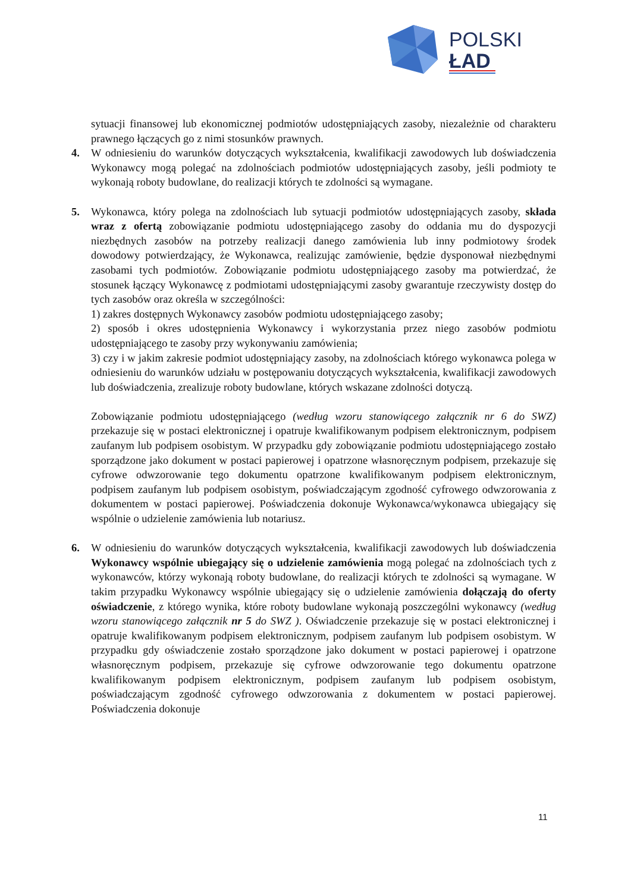POLSKI
ŁAD
sytuacji finansowej lub ekonomicznej podmiotów udostępniających zasoby, niezależnie od charakteru prawnego łączących go z nimi stosunków prawnych.
4. W odniesieniu do warunków dotyczących wykształcenia, kwalifikacji zawodowych lub doświadczenia Wykonawcy mogą polegać na zdolnościach podmiotów udostępniających zasoby, jeśli podmioty te wykonają roboty budowlane, do realizacji których te zdolności są wymagane.
5. Wykonawca, który polega na zdolnościach lub sytuacji podmiotów udostępniających zasoby, składa wraz z ofertą zobowiązanie podmiotu udostępniającego zasoby do oddania mu do dyspozycji niezbędnych zasobów na potrzeby realizacji danego zamówienia lub inny podmiotowy środek dowodowy potwierdzający, że Wykonawca, realizując zamówienie, będzie dysponował niezbędnymi zasobami tych podmiotów. Zobowiązanie podmiotu udostępniającego zasoby ma potwierdzać, że stosunek łączący Wykonawcę z podmiotami udostępniającymi zasoby gwarantuje rzeczywisty dostęp do tych zasobów oraz określa w szczególności:
1) zakres dostępnych Wykonawcy zasobów podmiotu udostępniającego zasoby;
2) sposób i okres udostępnienia Wykonawcy i wykorzystania przez niego zasobów podmiotu udostępniającego te zasoby przy wykonywaniu zamówienia;
3) czy i w jakim zakresie podmiot udostępniający zasoby, na zdolnościach którego wykonawca polega w odniesieniu do warunków udziału w postępowaniu dotyczących wykształcenia, kwalifikacji zawodowych lub doświadczenia, zrealizuje roboty budowlane, których wskazane zdolności dotyczą.
Zobowiązanie podmiotu udostępniającego (według wzoru stanowiącego załącznik nr 6 do SWZ) przekazuje się w postaci elektronicznej i opatruje kwalifikowanym podpisem elektronicznym, podpisem zaufanym lub podpisem osobistym. W przypadku gdy zobowiązanie podmiotu udostępniającego zostało sporządzone jako dokument w postaci papierowej i opatrzone własnoręcznym podpisem, przekazuje się cyfrowe odwzorowanie tego dokumentu opatrzone kwalifikowanym podpisem elektronicznym, podpisem zaufanym lub podpisem osobistym, poświadczającym zgodność cyfrowego odwzorowania z dokumentem w postaci papierowej. Poświadczenia dokonuje Wykonawca/wykonawca ubiegający się wspólnie o udzielenie zamówienia lub notariusz.
6. W odniesieniu do warunków dotyczących wykształcenia, kwalifikacji zawodowych lub doświadczenia Wykonawcy wspólnie ubiegający się o udzielenie zamówienia mogą polegać na zdolnościach tych z wykonawców, którzy wykonają roboty budowlane, do realizacji których te zdolności są wymagane. W takim przypadku Wykonawcy wspólnie ubiegający się o udzielenie zamówienia dołączają do oferty oświadczenie, z którego wynika, które roboty budowlane wykonają poszczególni wykonawcy (według wzoru stanowiącego załącznik nr 5 do SWZ ). Oświadczenie przekazuje się w postaci elektronicznej i opatruje kwalifikowanym podpisem elektronicznym, podpisem zaufanym lub podpisem osobistym. W przypadku gdy oświadczenie zostało sporządzone jako dokument w postaci papierowej i opatrzone własnoręcznym podpisem, przekazuje się cyfrowe odwzorowanie tego dokumentu opatrzone kwalifikowanym podpisem elektronicznym, podpisem zaufanym lub podpisem osobistym, poświadczającym zgodność cyfrowego odwzorowania z dokumentem w postaci papierowej. Poświadczenia dokonuje
11